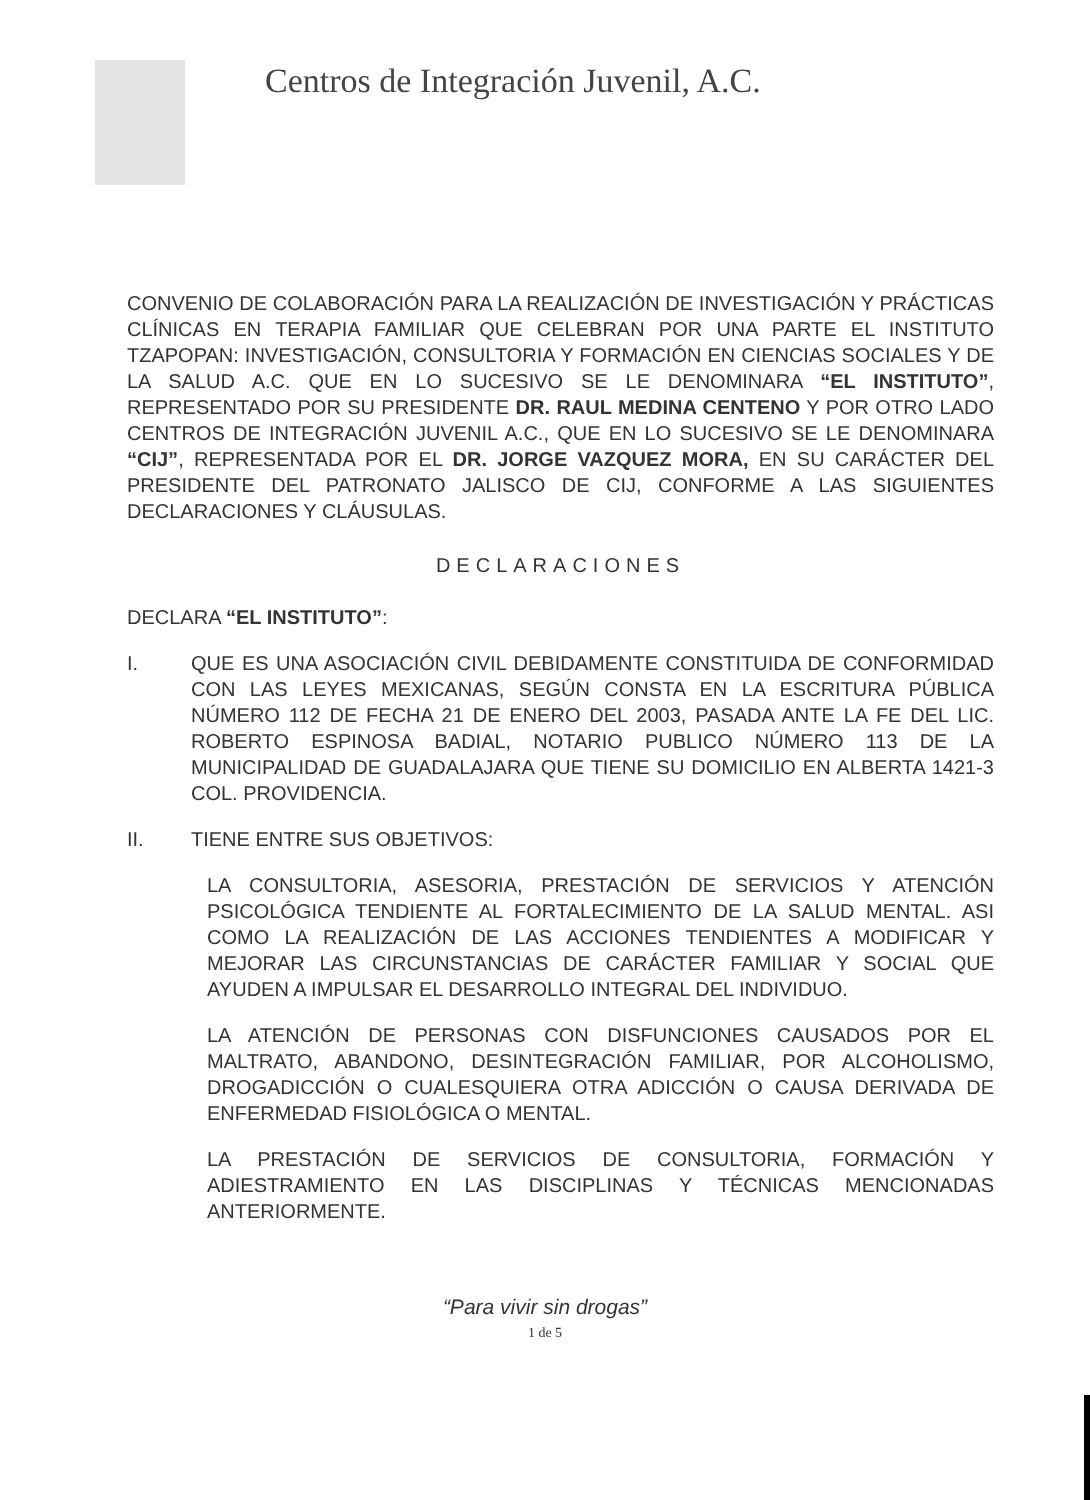Centros de Integración Juvenil, A.C.
CONVENIO DE COLABORACIÓN PARA LA REALIZACIÓN DE INVESTIGACIÓN Y PRÁCTICAS CLÍNICAS EN TERAPIA FAMILIAR QUE CELEBRAN POR UNA PARTE EL INSTITUTO TZAPOPAN: INVESTIGACIÓN, CONSULTORIA Y FORMACIÓN EN CIENCIAS SOCIALES Y DE LA SALUD A.C. QUE EN LO SUCESIVO SE LE DENOMINARA “EL INSTITUTO”, REPRESENTADO POR SU PRESIDENTE DR. RAUL MEDINA CENTENO Y POR OTRO LADO CENTROS DE INTEGRACIÓN JUVENIL A.C., QUE EN LO SUCESIVO SE LE DENOMINARA “CIJ”, REPRESENTADA POR EL DR. JORGE VAZQUEZ MORA, EN SU CARÁCTER DEL PRESIDENTE DEL PATRONATO JALISCO DE CIJ, CONFORME A LAS SIGUIENTES DECLARACIONES Y CLÁUSULAS.
DECLARACIONES
DECLARA “EL INSTITUTO”:
I. QUE ES UNA ASOCIACIÓN CIVIL DEBIDAMENTE CONSTITUIDA DE CONFORMIDAD CON LAS LEYES MEXICANAS, SEGÚN CONSTA EN LA ESCRITURA PÚBLICA NÚMERO 112 DE FECHA 21 DE ENERO DEL 2003, PASADA ANTE LA FE DEL LIC. ROBERTO ESPINOSA BADIAL, NOTARIO PUBLICO NÚMERO 113 DE LA MUNICIPALIDAD DE GUADALAJARA QUE TIENE SU DOMICILIO EN ALBERTA 1421-3 COL. PROVIDENCIA.
II. TIENE ENTRE SUS OBJETIVOS:
LA CONSULTORIA, ASESORIA, PRESTACIÓN DE SERVICIOS Y ATENCIÓN PSICOLÓGICA TENDIENTE AL FORTALECIMIENTO DE LA SALUD MENTAL. ASI COMO LA REALIZACIÓN DE LAS ACCIONES TENDIENTES A MODIFICAR Y MEJORAR LAS CIRCUNSTANCIAS DE CARÁCTER FAMILIAR Y SOCIAL QUE AYUDEN A IMPULSAR EL DESARROLLO INTEGRAL DEL INDIVIDUO.
LA ATENCIÓN DE PERSONAS CON DISFUNCIONES CAUSADOS POR EL MALTRATO, ABANDONO, DESINTEGRACIÓN FAMILIAR, POR ALCOHOLISMO, DROGADICCIÓN O CUALESQUIERA OTRA ADICCIÓN O CAUSA DERIVADA DE ENFERMEDAD FISIOLÓGICA O MENTAL.
LA PRESTACIÓN DE SERVICIOS DE CONSULTORIA, FORMACIÓN Y ADIESTRAMIENTO EN LAS DISCIPLINAS Y TÉCNICAS MENCIONADAS ANTERIORMENTE.
“Para vivir sin drogas”
1 de 5